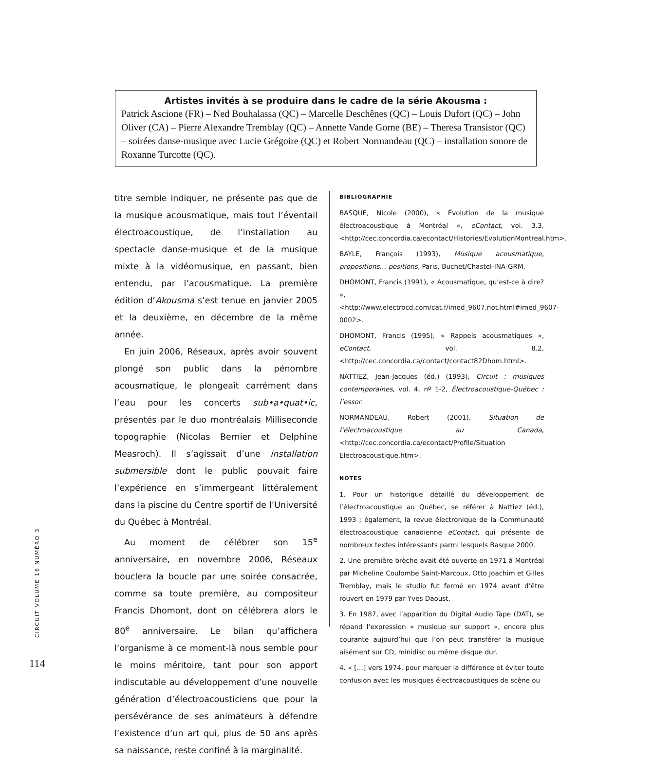Artistes invités à se produire dans le cadre de la série Akousma :
Patrick Ascione (FR) – Ned Bouhalassa (QC) – Marcelle Deschênes (QC) – Louis Dufort (QC) – John Oliver (CA) – Pierre Alexandre Tremblay (QC) – Annette Vande Gorne (BE) – Theresa Transistor (QC) – soirées danse-musique avec Lucie Grégoire (QC) et Robert Normandeau (QC) – installation sonore de Roxanne Turcotte (QC).
titre semble indiquer, ne présente pas que de la musique acousmatique, mais tout l’éventail électroacoustique, de l’installation au spectacle danse-musique et de la musique mixte à la vidéomusique, en passant, bien entendu, par l’acousmatique. La première édition d’Akousma s’est tenue en janvier 2005 et la deuxième, en décembre de la même année.
En juin 2006, Réseaux, après avoir souvent plongé son public dans la pénombre acousmatique, le plongeait carrément dans l’eau pour les concerts sub•a•quat•ic, présentés par le duo montréalais Milliseconde topographie (Nicolas Bernier et Delphine Measroch). Il s’agissait d’une installation submersible dont le public pouvait faire l’expérience en s’immergeant littéralement dans la piscine du Centre sportif de l’Université du Québec à Montréal.
Au moment de célébrer son 15<sup>e</sup> anniversaire, en novembre 2006, Réseaux bouclera la boucle par une soirée consacrée, comme sa toute première, au compositeur Francis Dhomont, dont on célébrera alors le 80<sup>e</sup> anniversaire. Le bilan qu’affichera l’organisme à ce moment-là nous semble pour le moins méritoire, tant pour son apport indiscutable au développement d’une nouvelle génération d’électroacousticiens que pour la persévérance de ses animateurs à défendre l’existence d’un art qui, plus de 50 ans après sa naissance, reste confiné à la marginalité.
BIBLIOGRAPHIE
BASQUE, Nicole (2000), « Évolution de la musique électroacoustique à Montréal », eContact, vol. 3.3, <http://cec.concordia.ca/econtact/Histories/EvolutionMontreal.htm>.
BAYLE, François (1993), Musique acousmatique, propositions… positions, Paris, Buchet/Chastel-INA-GRM.
DHOMONT, Francis (1991), « Acousmatique, qu’est-ce à dire? », <http://www.electrocd.com/cat.f/imed_9607.not.html#imed_9607-0002>.
DHOMONT, Francis (1995), « Rappels acousmatiques », eContact, vol. 8.2, <http://cec.concordia.ca/contact/contact82Dhom.html>.
NATTIEZ, Jean-Jacques (éd.) (1993), Circuit : musiques contemporaines, vol. 4, nº 1-2, Électroacoustique-Québec : l’essor.
NORMANDEAU, Robert (2001), Situation de l’électroacoustique au Canada, <http://cec.concordia.ca/econtact/Profile/Situation Electroacoustique.htm>.
NOTES
1. Pour un historique détaillé du développement de l’électroacoustique au Québec, se référer à Nattiez (éd.), 1993 ; également, la revue électronique de la Communauté électroacoustique canadienne eContact, qui présente de nombreux textes intéressants parmi lesquels Basque 2000.
2. Une première brèche avait été ouverte en 1971 à Montréal par Micheline Coulombe Saint-Marcoux, Otto Joachim et Gilles Tremblay, mais le studio fut fermé en 1974 avant d’être rouvert en 1979 par Yves Daoust.
3. En 1987, avec l’apparition du Digital Audio Tape (DAT), se répand l’expression « musique sur support », encore plus courante aujourd’hui que l’on peut transférer la musique aisément sur CD, minidisc ou même disque dur.
4. « […] vers 1974, pour marquer la différence et éviter toute confusion avec les musiques électroacoustiques de scène ou
CIRCUIT VOLUME 16 NUMÉRO 3
114